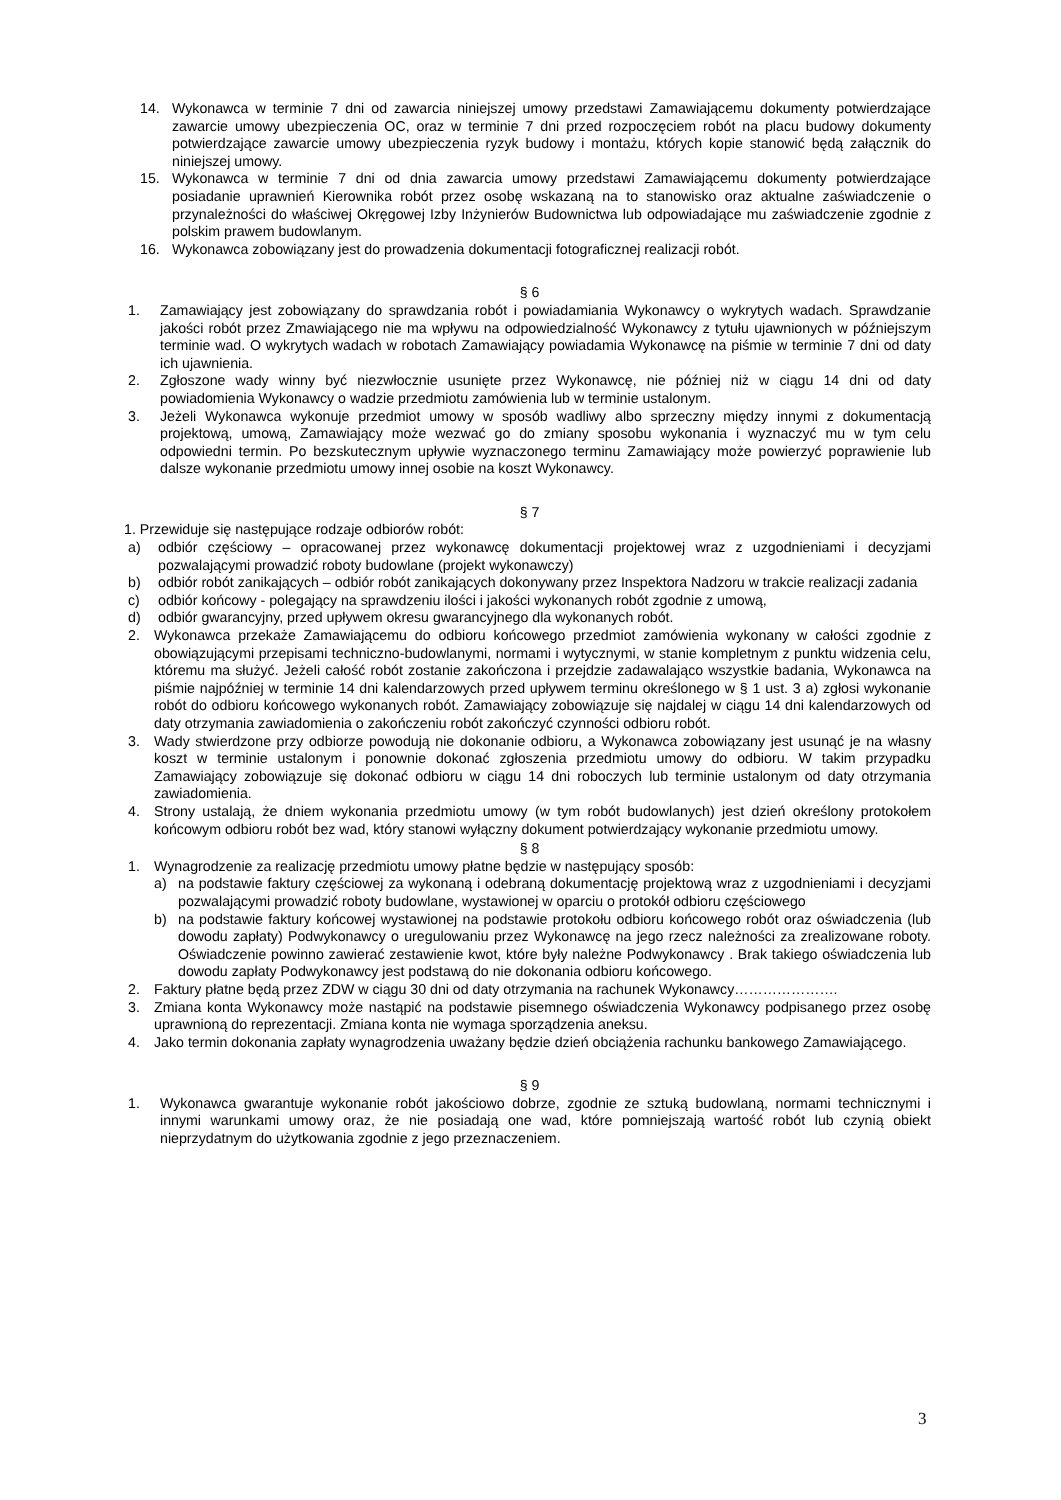14. Wykonawca w terminie 7 dni od zawarcia niniejszej umowy przedstawi Zamawiającemu dokumenty potwierdzające zawarcie umowy ubezpieczenia OC, oraz w terminie 7 dni przed rozpoczęciem robót na placu budowy dokumenty potwierdzające zawarcie umowy ubezpieczenia ryzyk budowy i montażu, których kopie stanowić będą załącznik do niniejszej umowy.
15. Wykonawca w terminie 7 dni od dnia zawarcia umowy przedstawi Zamawiającemu dokumenty potwierdzające posiadanie uprawnień Kierownika robót przez osobę wskazaną na to stanowisko oraz aktualne zaświadczenie o przynależności do właściwej Okręgowej Izby Inżynierów Budownictwa lub odpowiadające mu zaświadczenie zgodnie z polskim prawem budowlanym.
16. Wykonawca zobowiązany jest do prowadzenia dokumentacji fotograficznej realizacji robót.
§ 6
1. Zamawiający jest zobowiązany do sprawdzania robót i powiadamiania Wykonawcy o wykrytych wadach. Sprawdzanie jakości robót przez Zmawiającego nie ma wpływu na odpowiedzialność Wykonawcy z tytułu ujawnionych w późniejszym terminie wad. O wykrytych wadach w robotach Zamawiający powiadamia Wykonawcę na piśmie w terminie 7 dni od daty ich ujawnienia.
2. Zgłoszone wady winny być niezwłocznie usunięte przez Wykonawcę, nie później niż w ciągu 14 dni od daty powiadomienia Wykonawcy o wadzie przedmiotu zamówienia lub w terminie ustalonym.
3. Jeżeli Wykonawca wykonuje przedmiot umowy w sposób wadliwy albo sprzeczny między innymi z dokumentacją projektową, umową, Zamawiający może wezwać go do zmiany sposobu wykonania i wyznaczyć mu w tym celu odpowiedni termin. Po bezskutecznym upływie wyznaczonego terminu Zamawiający może powierzyć poprawienie lub dalsze wykonanie przedmiotu umowy innej osobie na koszt Wykonawcy.
§ 7
1. Przewiduje się następujące rodzaje odbiorów robót:
a) odbiór częściowy – opracowanej przez wykonawcę dokumentacji projektowej wraz z uzgodnieniami i decyzjami pozwalającymi prowadzić roboty budowlane (projekt wykonawczy)
b) odbiór robót zanikających – odbiór robót zanikających dokonywany przez Inspektora Nadzoru w trakcie realizacji zadania
c) odbiór końcowy - polegający na sprawdzeniu ilości i jakości wykonanych robót zgodnie z umową,
d) odbiór gwarancyjny, przed upływem okresu gwarancyjnego dla wykonanych robót.
2. Wykonawca przekaże Zamawiającemu do odbioru końcowego przedmiot zamówienia wykonany w całości zgodnie z obowiązującymi przepisami techniczno-budowlanymi, normami i wytycznymi, w stanie kompletnym z punktu widzenia celu, któremu ma służyć. Jeżeli całość robót zostanie zakończona i przejdzie zadawalająco wszystkie badania, Wykonawca na piśmie najpóźniej w terminie 14 dni kalendarzowych przed upływem terminu określonego w § 1 ust. 3 a) zgłosi wykonanie robót do odbioru końcowego wykonanych robót. Zamawiający zobowiązuje się najdalej w ciągu 14 dni kalendarzowych od daty otrzymania zawiadomienia o zakończeniu robót zakończyć czynności odbioru robót.
3. Wady stwierdzone przy odbiorze powodują nie dokonanie odbioru, a Wykonawca zobowiązany jest usunąć je na własny koszt w terminie ustalonym i ponownie dokonać zgłoszenia przedmiotu umowy do odbioru. W takim przypadku Zamawiający zobowiązuje się dokonać odbioru w ciągu 14 dni roboczych lub terminie ustalonym od daty otrzymania zawiadomienia.
4. Strony ustalają, że dniem wykonania przedmiotu umowy (w tym robót budowlanych) jest dzień określony protokołem końcowym odbioru robót bez wad, który stanowi wyłączny dokument potwierdzający wykonanie przedmiotu umowy.
§ 8
1. Wynagrodzenie za realizację przedmiotu umowy płatne będzie w następujący sposób:
a) na podstawie faktury częściowej za wykonaną i odebraną dokumentację projektową wraz z uzgodnieniami i decyzjami pozwalającymi prowadzić roboty budowlane, wystawionej w oparciu o protokół odbioru częściowego
b) na podstawie faktury końcowej wystawionej na podstawie protokołu odbioru końcowego robót oraz oświadczenia (lub dowodu zapłaty) Podwykonawcy o uregulowaniu przez Wykonawcę na jego rzecz należności za zrealizowane roboty. Oświadczenie powinno zawierać zestawienie kwot, które były należne Podwykonawcy . Brak takiego oświadczenia lub dowodu zapłaty Podwykonawcy jest podstawą do nie dokonania odbioru końcowego.
2. Faktury płatne będą przez ZDW w ciągu 30 dni od daty otrzymania na rachunek Wykonawcy………………….
3. Zmiana konta Wykonawcy może nastąpić na podstawie pisemnego oświadczenia Wykonawcy podpisanego przez osobę uprawnioną do reprezentacji. Zmiana konta nie wymaga sporządzenia aneksu.
4. Jako termin dokonania zapłaty wynagrodzenia uważany będzie dzień obciążenia rachunku bankowego Zamawiającego.
§ 9
1. Wykonawca gwarantuje wykonanie robót jakościowo dobrze, zgodnie ze sztuką budowlaną, normami technicznymi i innymi warunkami umowy oraz, że nie posiadają one wad, które pomniejszają wartość robót lub czynią obiekt nieprzydatnym do użytkowania zgodnie z jego przeznaczeniem.
3